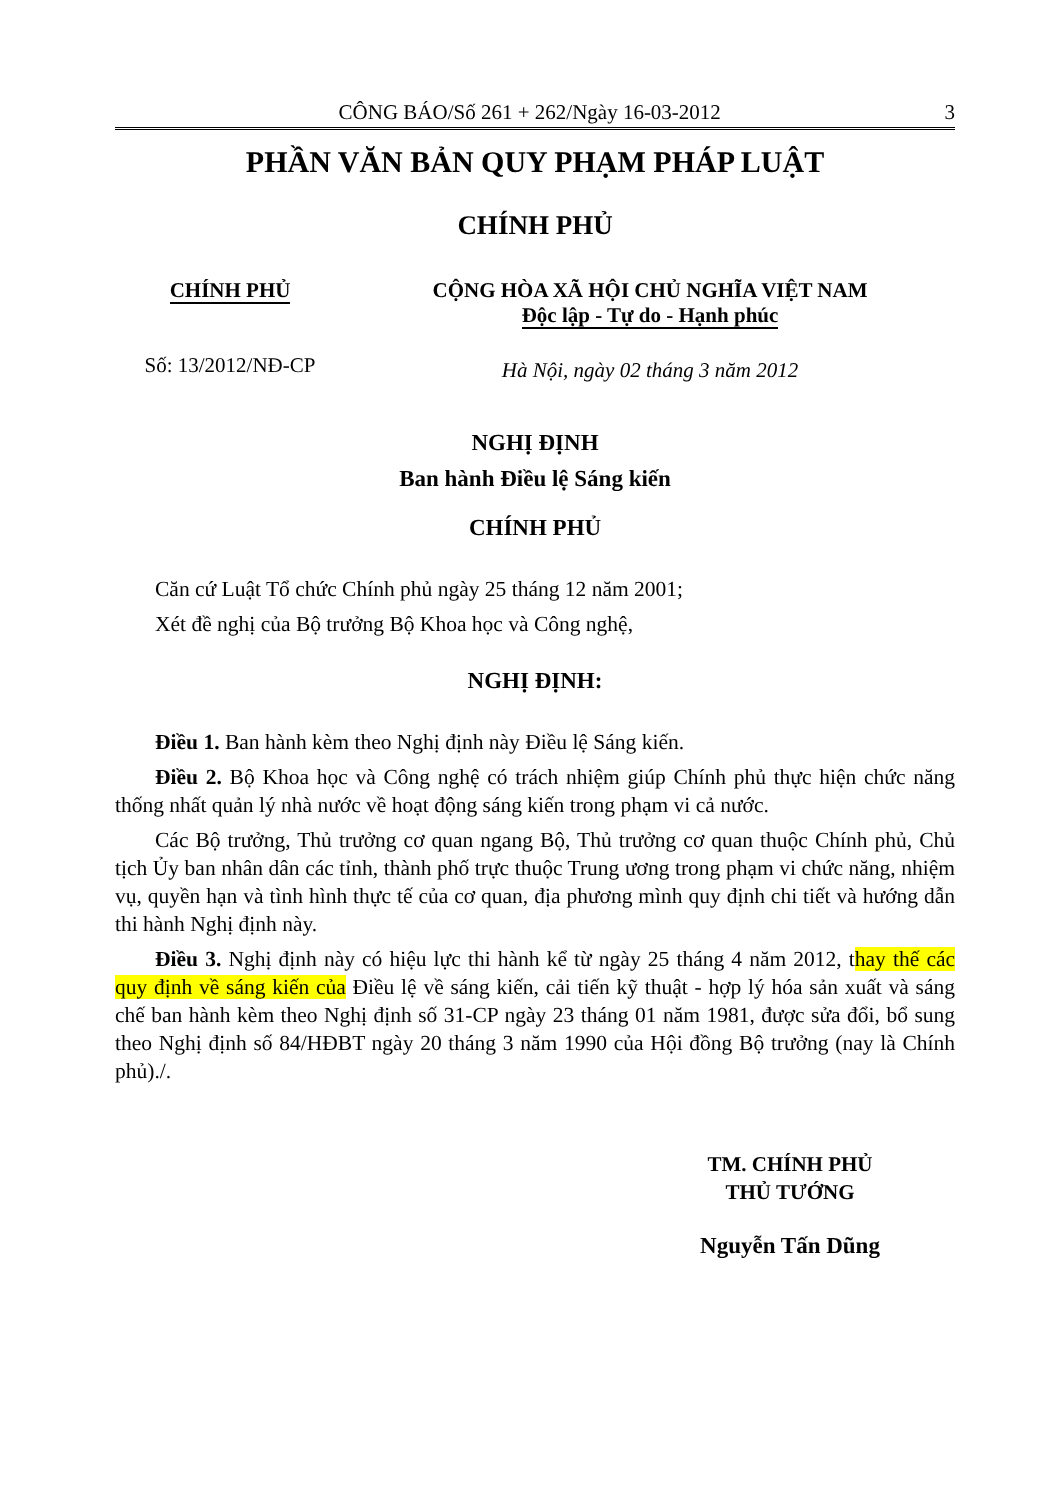CÔNG BÁO/Số 261 + 262/Ngày 16-03-2012 3
PHẦN VĂN BẢN QUY PHẠM PHÁP LUẬT
CHÍNH PHỦ
CHÍNH PHỦ
Số: 13/2012/NĐ-CP
CỘNG HÒA XÃ HỘI CHỦ NGHĨA VIỆT NAM
Độc lập - Tự do - Hạnh phúc
Hà Nội, ngày 02 tháng 3 năm 2012
NGHỊ ĐỊNH
Ban hành Điều lệ Sáng kiến
CHÍNH PHỦ
Căn cứ Luật Tổ chức Chính phủ ngày 25 tháng 12 năm 2001;
Xét đề nghị của Bộ trưởng Bộ Khoa học và Công nghệ,
NGHỊ ĐỊNH:
Điều 1. Ban hành kèm theo Nghị định này Điều lệ Sáng kiến.
Điều 2. Bộ Khoa học và Công nghệ có trách nhiệm giúp Chính phủ thực hiện chức năng thống nhất quản lý nhà nước về hoạt động sáng kiến trong phạm vi cả nước.
Các Bộ trưởng, Thủ trưởng cơ quan ngang Bộ, Thủ trưởng cơ quan thuộc Chính phủ, Chủ tịch Ủy ban nhân dân các tỉnh, thành phố trực thuộc Trung ương trong phạm vi chức năng, nhiệm vụ, quyền hạn và tình hình thực tế của cơ quan, địa phương mình quy định chi tiết và hướng dẫn thi hành Nghị định này.
Điều 3. Nghị định này có hiệu lực thi hành kể từ ngày 25 tháng 4 năm 2012, thay thế các quy định về sáng kiến của Điều lệ về sáng kiến, cải tiến kỹ thuật - hợp lý hóa sản xuất và sáng chế ban hành kèm theo Nghị định số 31-CP ngày 23 tháng 01 năm 1981, được sửa đổi, bổ sung theo Nghị định số 84/HĐBT ngày 20 tháng 3 năm 1990 của Hội đồng Bộ trưởng (nay là Chính phủ)./.
TM. CHÍNH PHỦ
THỦ TƯỚNG
Nguyễn Tấn Dũng